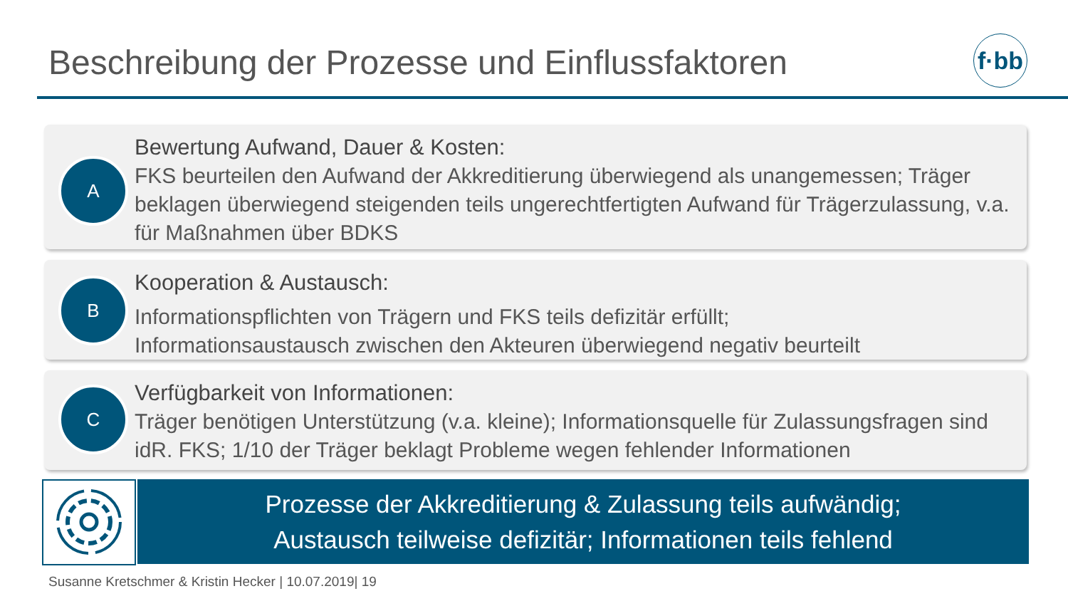Beschreibung der Prozesse und Einflussfaktoren
f·bb
A
Bewertung Aufwand, Dauer & Kosten:
FKS beurteilen den Aufwand der Akkreditierung überwiegend als unangemessen; Träger beklagen überwiegend steigenden teils ungerechtfertigten Aufwand für Trägerzulassung, v.a. für Maßnahmen über BDKS
B
Kooperation & Austausch:
Informationspflichten von Trägern und FKS teils defizitär erfüllt;
Informationsaustausch zwischen den Akteuren überwiegend negativ beurteilt
C
Verfügbarkeit von Informationen:
Träger benötigen Unterstützung (v.a. kleine); Informationsquelle für Zulassungsfragen sind idR. FKS; 1/10 der Träger beklagt Probleme wegen fehlender Informationen
Prozesse der Akkreditierung & Zulassung teils aufwändig;
Austausch teilweise defizitär; Informationen teils fehlend
Susanne Kretschmer & Kristin Hecker | 10.07.2019| 19